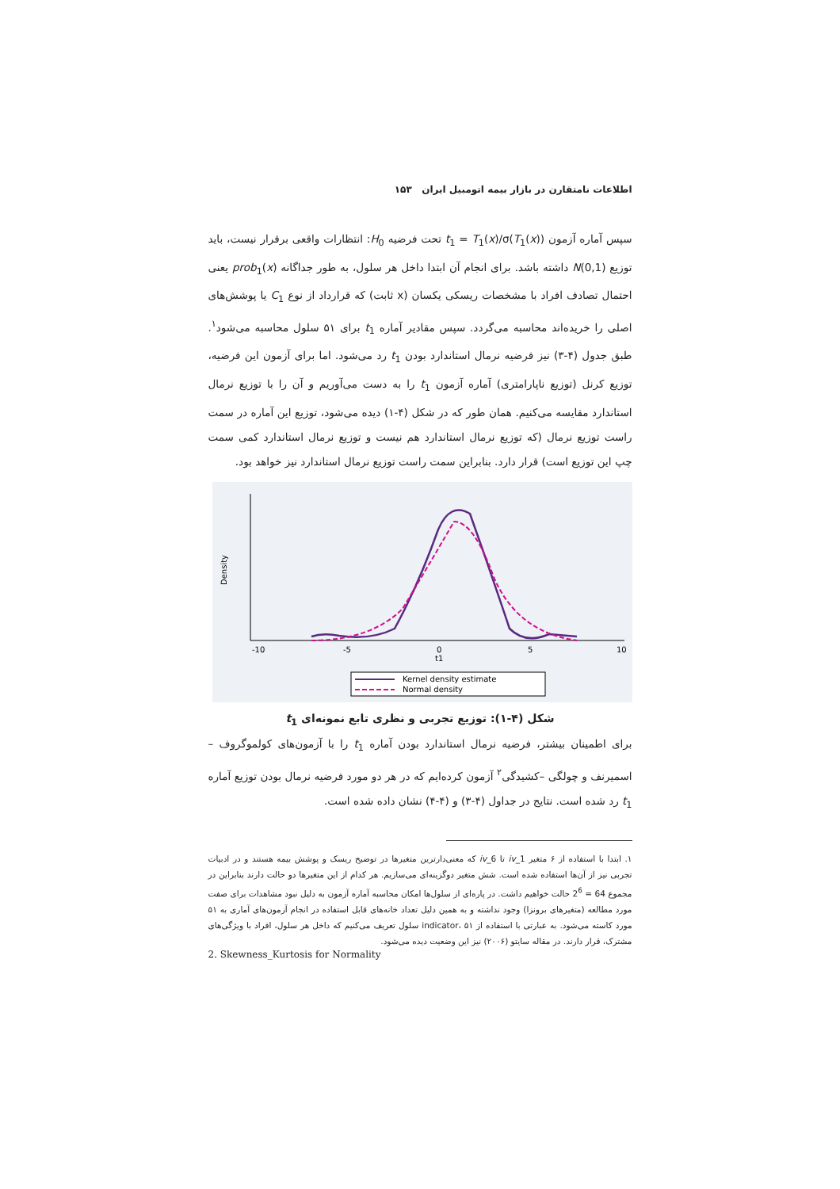اطلاعات نامتقارن در بازار بیمه اتومبیل ایران ۱۵۳
سپس آماره آزمون t<sub>1</sub> = T<sub>1</sub>(x)/σ(T<sub>1</sub>(x)) تحت فرضیه H<sub>0</sub>: انتظارات واقعی برقرار نیست، باید توزیع N(0,1) داشته باشد. برای انجام آن ابتدا داخل هر سلول، به طور جداگانه prob<sub>1</sub>(x) یعنی احتمال تصادف افراد با مشخصات ریسکی یکسان (x ثابت) که قرارداد از نوع C<sub>1</sub> یا پوشش‌های اصلی را خریده‌اند محاسبه می‌گردد. سپس مقادیر آماره t<sub>1</sub> برای ۵۱ سلول محاسبه می‌شود<sup>۱</sup>. طبق جدول (۴-۳) نیز فرضیه نرمال استاندارد بودن t<sub>1</sub> رد می‌شود. اما برای آزمون این فرضیه، توزیع کرنل (توزیع ناپارامتری) آماره آزمون t<sub>1</sub> را به دست می‌آوریم و آن را با توزیع نرمال استاندارد مقایسه می‌کنیم. همان طور که در شکل (۴-۱) دیده می‌شود، توزیع این آماره در سمت راست توزیع نرمال (که توزیع نرمال استاندارد هم نیست و توزیع نرمال استاندارد کمی سمت چپ این توزیع است) قرار دارد. بنابراین سمت راست توزیع نرمال استاندارد نیز خواهد بود.
-10
-5
0
5
10
t1
Density
Kernel density estimate
Normal density
شکل (۴-۱): توزیع تجربی و نظری تابع نمونه‌ای t<sub>1</sub>
برای اطمینان بیشتر، فرضیه نرمال استاندارد بودن آماره t<sub>1</sub> را با آزمون‌های کولموگروف – اسمیرنف و چولگی –کشیدگی<sup>۲</sup> آزمون کرده‌ایم که در هر دو مورد فرضیه نرمال بودن توزیع آماره t<sub>1</sub> رد شده است. نتایج در جداول (۴-۳) و (۴-۴) نشان داده شده است.
۱. ابتدا با استفاده از ۶ متغیر iv_1 تا iv_6 که معنی‌دارترین متغیرها در توضیح ریسک و پوشش بیمه هستند و در ادبیات تجربی نیز از آن‌ها استفاده شده است. شش متغیر دوگزینه‌ای می‌سازیم. هر کدام از این متغیرها دو حالت دارند بنابراین در مجموع 64 = 2<sup>6</sup> حالت خواهیم داشت. در پاره‌ای از سلول‌ها امکان محاسبه آماره آزمون به دلیل نبود مشاهدات برای صفت مورد مطالعه (متغیرهای برونزا) وجود نداشته و به همین دلیل تعداد خانه‌های قابل استفاده در انجام آزمون‌های آماری به ۵۱ مورد کاسته می‌شود. به عبارتی با استفاده از indicator، ۵۱ سلول تعریف می‌کنیم که داخل هر سلول، افراد با ویژگی‌های مشترک، قرار دارند. در مقاله سایتو (۲۰۰۶) نیز این وضعیت دیده می‌شود.
2. Skewness_Kurtosis for Normality